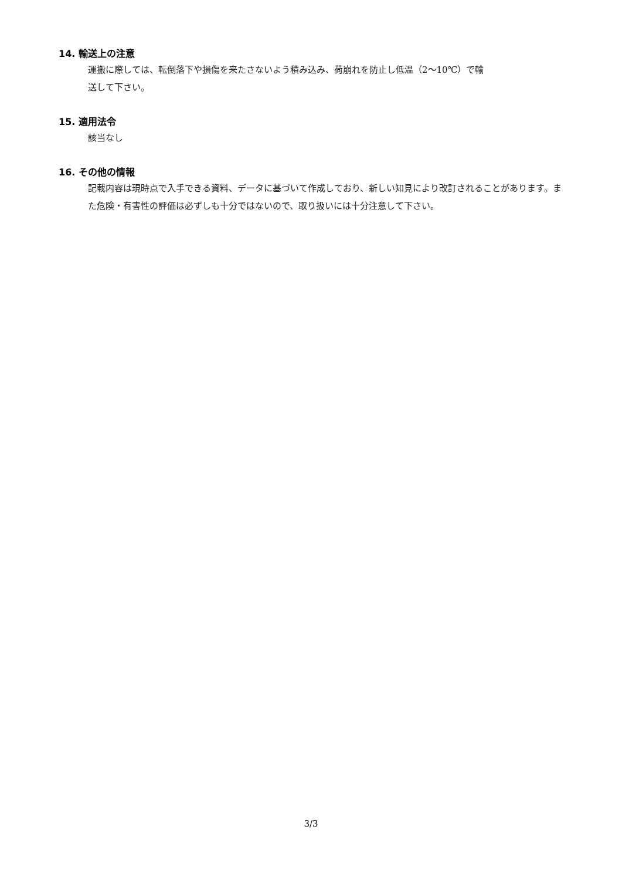14. 輸送上の注意
運搬に際しては、転倒落下や損傷を来たさないよう積み込み、荷崩れを防止し低温（2～10℃）で輸
送して下さい。
15. 適用法令
該当なし
16. その他の情報
記載内容は現時点で入手できる資料、データに基づいて作成しており、新しい知見により改訂されることがあります。また危険・有害性の評価は必ずしも十分ではないので、取り扱いには十分注意して下さい。
3/3